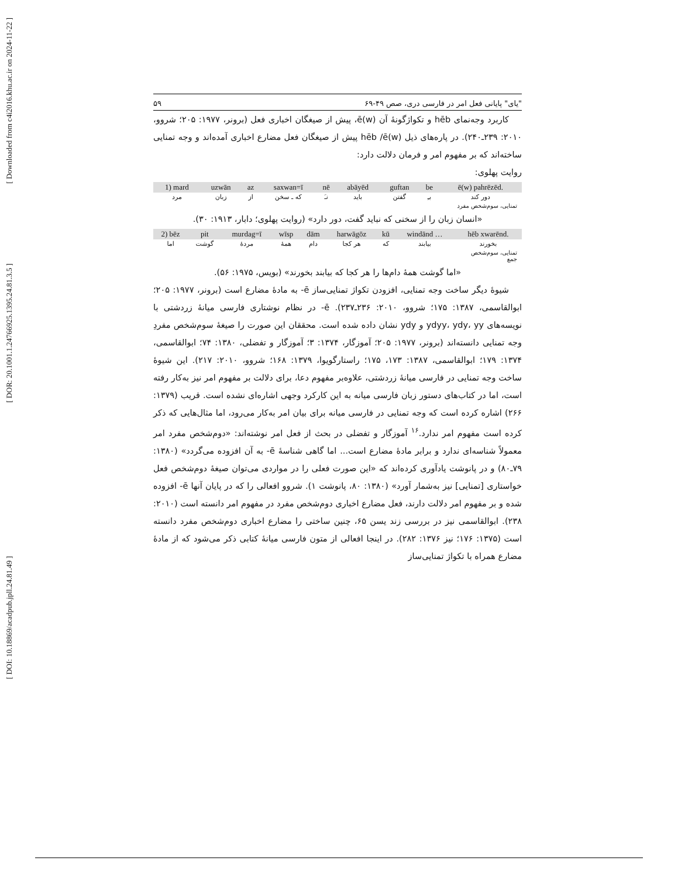[ Downloaded from c4i2016.khu.ac.ir on 2024-11-22 ]
[ DOR: 20.1001.1.24766925.1395.24.81.3.5 ]
[ DOI: 10.18869/acadpub.jpll.24.81.49 ]
"یای" پایانی فعل امر در فارسی دری، صص ۴۹-۶۹ ۵۹
کاربرد وجه‌نمای hēb و تکواژگونهٔ آن ē(w)، پیش از صیغگان اخباری فعل (برونر، ۱۹۷۷: ۲۰۵؛ شروو، ۲۰۱۰: ۲۳۹ـ۲۴۰). در پاره‌های ذیل hēb /ē(w) پیش از صیغگان فعل مضارع اخباری آمده‌اند و وجه تمنایی ساخته‌اند که بر مفهوم امر و فرمان دلالت دارد:
روایت پهلوی:
| 1) mard | uzwān | az | saxwan=ī | nē | abāyēd | guftan | be | ē(w) pahrēzēd. |
| مرد | زبان | از | که ـ سخن | نـَ | باید | گفتن | بـِ | دور کند |
تمنایی، سوم‌شخص مفرد
«انسان زبان را از سخنی که نباید گفت، دور دارد» (روایت پهلوی؛ دابار، ۱۹۱۳: ۳۰).
| 2) bēz | pit | murdag=ī | wīsp | dām | harwāgōz | kū | windānd … | hēb xwarēnd. |
| اما | گوشت | مردهٔ | همهٔ | دام | هر کجا | که | بیابند | بخورند |
تمنایی، سوم‌شخص
جمع
«اما گوشت همهٔ دام‌ها را هر کجا که بیابند بخورند» (بویس، ۱۹۷۵: ۵۶).
شیوهٔ دیگر ساخت وجه تمنایی، افزودن تکواژ تمنایی‌ساز ē- به مادهٔ مضارع است (برونر، ۱۹۷۷: ۲۰۵؛ ابوالقاسمی، ۱۳۸۷: ۱۷۵؛ شروو، ۲۰۱۰: ۲۳۶ـ۲۳۷). ē- در نظام نوشتاری فارسی میانهٔ زردشتی با نویسه‌های ydyy، ydy، yy و ydy نشان داده شده است. محققان این صورت را صیغهٔ سوم‌شخص مفردِ وجه تمنایی دانسته‌اند (برونر، ۱۹۷۷: ۲۰۵؛ آموزگار، ۱۳۷۴: ۳؛ آموزگار و تفضلی، ۱۳۸۰: ۷۴؛ ابوالقاسمی، ۱۳۷۴: ۱۷۹؛ ابوالقاسمی، ۱۳۸۷: ۱۷۳، ۱۷۵؛ راستارگویوا، ۱۳۷۹: ۱۶۸؛ شروو، ۲۰۱۰: ۲۱۷). این شیوهٔ ساخت وجه تمنایی در فارسی میانهٔ زردشتی، علاوه‌بر مفهوم دعا، برای دلالت بر مفهوم امر نیز به‌کار رفته است، اما در کتاب‌های دستور زبان فارسی میانه به این کارکرد وجهی اشاره‌ای نشده است. قریب (۱۳۷۹: ۲۶۶) اشاره کرده است که وجه تمنایی در فارسی میانه برای بیان امر به‌کار می‌رود، اما مثال‌هایی که ذکر کرده است مفهوم امر ندارد.<sup>۱۶</sup> آموزگار و تفضلی در بحث از فعل امر نوشته‌اند: «دوم‌شخص مفرد امر معمولاً شناسه‌ای ندارد و برابر مادهٔ مضارع است... اما گاهی شناسهٔ ē- به آن افزوده می‌گردد» (۱۳۸۰: ۷۹ـ۸۰) و در پانوشت یادآوری کرده‌اند که «این صورت فعلی را در مواردی می‌توان صیغهٔ دوم‌شخص فعل خواستاری [تمنایی] نیز به‌شمار آورد» (۱۳۸۰: ۸۰، پانوشت ۱). شروو افعالی را که در پایان آنها ē- افزوده شده و بر مفهوم امر دلالت دارند، فعل مضارع اخباری دوم‌شخص مفرد در مفهوم امر دانسته است (۲۰۱۰: ۲۳۸). ابوالقاسمی نیز در بررسی زند یسن ۶۵، چنین ساختی را مضارع اخباری دوم‌شخص مفرد دانسته است (۱۳۷۵: ۱۷۶؛ نیز ۱۳۷۶: ۲۸۲). در اینجا افعالی از متون فارسی میانهٔ کتابی ذکر می‌شود که از مادهٔ مضارع همراه با تکواژ تمنایی‌ساز